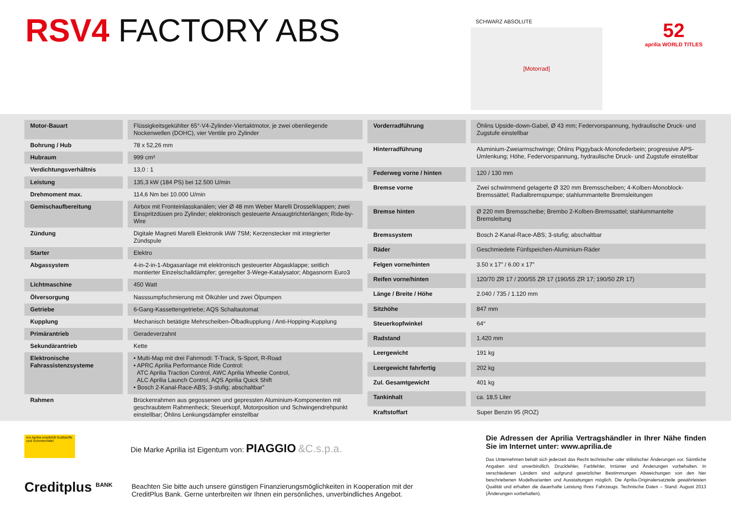RSV4 FACTORY ABS SCHWARZ ABSOLUTE
[Motorrad]
52
aprilia WORLD TITLES
| Motor-Bauart | Flüssigkeitsgekühlter 65°-V4-Zylinder-Viertaktmotor, je zwei obenliegende Nockenwellen (DOHC), vier Ventile pro Zylinder |
| Bohrung / Hub | 78 x 52,26 mm |
| Hubraum | 999 cm³ |
| Verdichtungsverhältnis | 13,0 : 1 |
| Leistung | 135,3 kW (184 PS) bei 12.500 U/min |
| Drehmoment max. | 114,6 Nm bei 10.000 U/min |
| Gemischaufbereitung | Airbox mit Fronteinlasskanälen; vier Ø 48 mm Weber Marelli Drosselklappen; zwei Einspritzdüsen pro Zylinder; elektronisch gesteuerte Ansaugtrichterlängen; Ride-by-Wire |
| Zündung | Digitale Magneti Marelli Elektronik IAW 7SM; Kerzenstecker mit integrierter Zündspule |
| Starter | Elektro |
| Abgassystem | 4-in-2-in-1-Abgasanlage mit elektronisch gesteuerter Abgasklappe; seitlich montierter Einzelschalldämpfer; geregelter 3-Wege-Katalysator; Abgasnorm Euro3 |
| Lichtmaschine | 450 Watt |
| Ölversorgung | Nasssumpfschmierung mit Ölkühler und zwei Ölpumpen |
| Getriebe | 6-Gang-Kassettengetriebe; AQS Schaltautomat |
| Kupplung | Mechanisch betätigte Mehrscheiben-Ölbadkupplung / Anti-Hopping-Kupplung |
| Primärantrieb | Geradeverzahnt |
| Sekundärantrieb | Kette |
| Elektronische Fahrassistenzsysteme | • Multi-Map mit drei Fahrmodi: T-Track, S-Sport, R-Road • APRC Aprilia Performance Ride Control: ATC Aprilia Traction Control, AWC Aprilia Wheelie Control, ALC Aprilia Launch Control, AQS Aprilia Quick Shift • Bosch 2-Kanal-Race-ABS; 3-stufig; abschaltbar” |
| Rahmen | Brückenrahmen aus gegossenen und gepressten Aluminium-Komponenten mit geschraubtem Rahmenheck; Steuerkopf, Motorposition und Schwingendrehpunkt einstellbar; Öhlins Lenkungsdämpfer einstellbar |
| Vorderradführung | Öhlins Upside-down-Gabel, Ø 43 mm; Federvorspannung, hydraulische Druck- und Zugstufe einstellbar |
| Hinterradführung | Aluminium-Zweiarmschwinge; Öhlins Piggyback-Monofederbein; progressive APS-Umlenkung; Höhe, Federvorspannung, hydraulische Druck- und Zugstufe einstellbar |
| Federweg vorne / hinten | 120 / 130 mm |
| Bremse vorne | Zwei schwimmend gelagerte Ø 320 mm Bremsscheiben; 4-Kolben-Monoblock-Bremssättel; Radialbremspumpe; stahlummantelte Bremsleitungen |
| Bremse hinten | Ø 220 mm Bremsscheibe; Brembo 2-Kolben-Bremssattel; stahlummantelte Bremsleitung |
| Bremssystem | Bosch 2-Kanal-Race-ABS; 3-stufig; abschaltbar |
| Räder | Geschmiedete Fünfspeichen-Aluminium-Räder |
| Felgen vorne/hinten | 3.50 x 17” / 6.00 x 17” |
| Reifen vorne/hinten | 120/70 ZR 17 / 200/55 ZR 17 (190/55 ZR 17; 190/50 ZR 17) |
| Länge / Breite / Höhe | 2.040 / 735 / 1.120 mm |
| Sitzhöhe | 847 mm |
| Steuerkopfwinkel | 64° |
| Radstand | 1.420 mm |
| Leergewicht | 191 kg |
| Leergewicht fahrfertig | 202 kg |
| Zul. Gesamtgewicht | 401 kg |
| Tankinhalt | ca. 18,5 Liter |
| Kraftstoffart | Super Benzin 95 (ROZ) |
eni Aprilia empfiehlt Kraftstoffe und Schmiermittel
Die Marke Aprilia ist Eigentum von: PIAGGIO &C.s.p.a.
Creditplus <sup>BANK</sup>
Beachten Sie bitte auch unsere günstigen Finanzierungsmöglichkeiten in Kooperation mit der CreditPlus Bank. Gerne unterbreiten wir Ihnen ein persönliches, unverbindliches Angebot.
Die Adressen der Aprilia Vertragshändler in Ihrer Nähe finden Sie im Internet unter: www.aprilia.de
Das Unternehmen behält sich jederzeit das Recht technischer oder stilistischer Änderungen vor. Sämtliche Angaben sind unverbindlich. Druckfehler, Farbfehler, Irrtümer und Änderungen vorbehalten. In verschiedenen Ländern sind aufgrund gesetzlicher Bestimmungen Abweichungen von den hier beschriebenen Modellvarianten und Ausstattungen möglich. Die Aprilia-Originalersatzteile gewährleisten Qualität und erhalten die dauerhafte Leistung Ihres Fahrzeugs. Technische Daten – Stand: August 2013 (Änderungen vorbehalten).